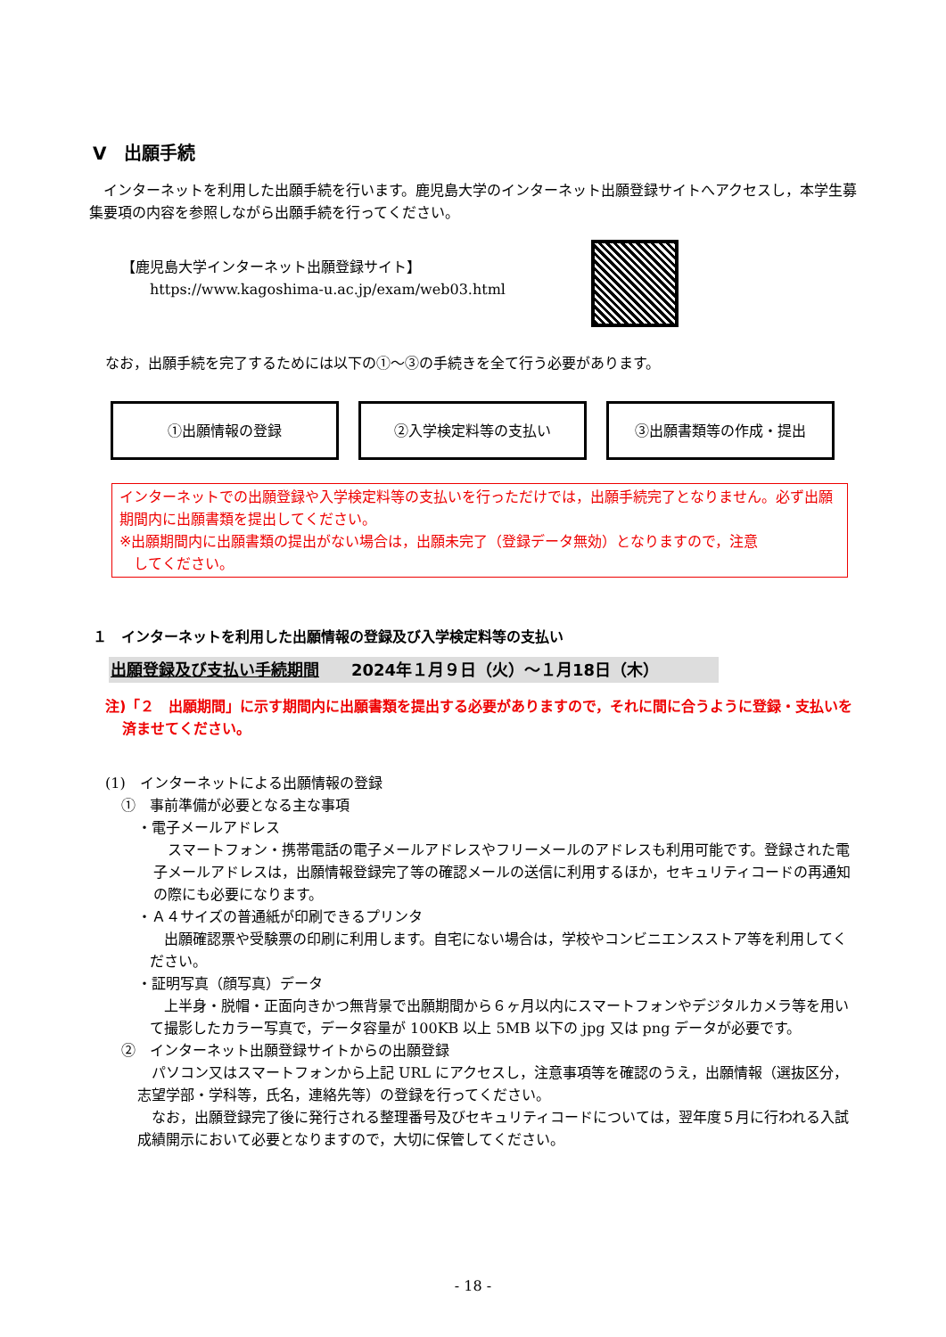Ⅴ　出願手続
インターネットを利用した出願手続を行います。鹿児島大学のインターネット出願登録サイトへアクセスし，本学生募集要項の内容を参照しながら出願手続を行ってください。
【鹿児島大学インターネット出願登録サイト】
　　https://www.kagoshima-u.ac.jp/exam/web03.html
なお，出願手続を完了するためには以下の①～③の手続きを全て行う必要があります。
①出願情報の登録 ②入学検定料等の支払い ③出願書類等の作成・提出
インターネットでの出願登録や入学検定料等の支払いを行っただけでは，出願手続完了となりません。必ず出願期間内に出願書類を提出してください。
※出願期間内に出願書類の提出がない場合は，出願未完了（登録データ無効）となりますので，注意
　してください。
１　インターネットを利用した出願情報の登録及び入学検定料等の支払い
出願登録及び支払い手続期間　　2024年１月９日（火）～１月18日（木）
注)「２　出願期間」に示す期間内に出願書類を提出する必要がありますので，それに間に合うように登録・支払いを済ませてください。
(1)　インターネットによる出願情報の登録
①　事前準備が必要となる主な事項
・電子メールアドレス
スマートフォン・携帯電話の電子メールアドレスやフリーメールのアドレスも利用可能です。登録された電子メールアドレスは，出願情報登録完了等の確認メールの送信に利用するほか，セキュリティコードの再通知の際にも必要になります。
・Ａ４サイズの普通紙が印刷できるプリンタ
出願確認票や受験票の印刷に利用します。自宅にない場合は，学校やコンビニエンスストア等を利用してください。
・証明写真（顔写真）データ
上半身・脱帽・正面向きかつ無背景で出願期間から６ヶ月以内にスマートフォンやデジタルカメラ等を用いて撮影したカラー写真で，データ容量が 100KB 以上 5MB 以下の jpg 又は png データが必要です。
②　インターネット出願登録サイトからの出願登録
パソコン又はスマートフォンから上記 URL にアクセスし，注意事項等を確認のうえ，出願情報（選抜区分，志望学部・学科等，氏名，連絡先等）の登録を行ってください。
なお，出願登録完了後に発行される整理番号及びセキュリティコードについては，翌年度５月に行われる入試成績開示において必要となりますので，大切に保管してください。
- 18 -